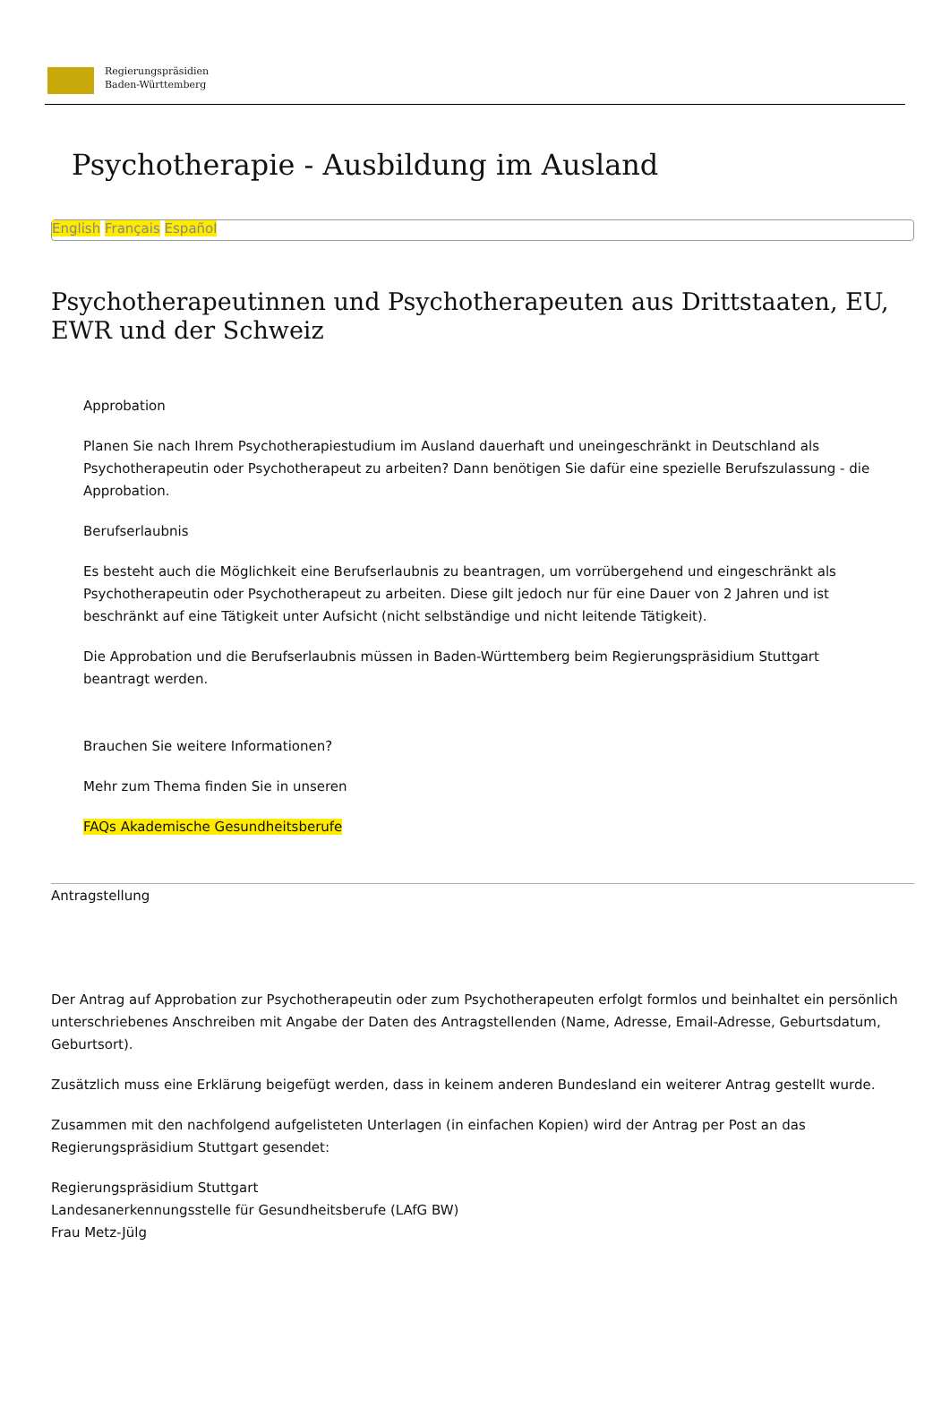Regierungspräsidien
Baden-Württemberg
Psychotherapie - Ausbildung im Ausland
English Français Español
Psychotherapeutinnen und Psychotherapeuten aus Drittstaaten, EU, EWR und der Schweiz
Approbation
Planen Sie nach Ihrem Psychotherapiestudium im Ausland dauerhaft und uneingeschränkt in Deutschland als Psychotherapeutin oder Psychotherapeut zu arbeiten? Dann benötigen Sie dafür eine spezielle Berufszulassung - die Approbation.
Berufserlaubnis
Es besteht auch die Möglichkeit eine Berufserlaubnis zu beantragen, um vorrübergehend und eingeschränkt als Psychotherapeutin oder Psychotherapeut zu arbeiten. Diese gilt jedoch nur für eine Dauer von 2 Jahren und ist beschränkt auf eine Tätigkeit unter Aufsicht (nicht selbständige und nicht leitende Tätigkeit).
Die Approbation und die Berufserlaubnis müssen in Baden-Württemberg beim Regierungspräsidium Stuttgart beantragt werden.
Brauchen Sie weitere Informationen?
Mehr zum Thema finden Sie in unseren
FAQs Akademische Gesundheitsberufe
Antragstellung
Der Antrag auf Approbation zur Psychotherapeutin oder zum Psychotherapeuten erfolgt formlos und beinhaltet ein persönlich unterschriebenes Anschreiben mit Angabe der Daten des Antragstellenden (Name, Adresse, Email-Adresse, Geburtsdatum, Geburtsort).
Zusätzlich muss eine Erklärung beigefügt werden, dass in keinem anderen Bundesland ein weiterer Antrag gestellt wurde.
Zusammen mit den nachfolgend aufgelisteten Unterlagen (in einfachen Kopien) wird der Antrag per Post an das Regierungspräsidium Stuttgart gesendet:
Regierungspräsidium Stuttgart
Landesanerkennungsstelle für Gesundheitsberufe (LAfG BW)
Frau Metz-Jülg